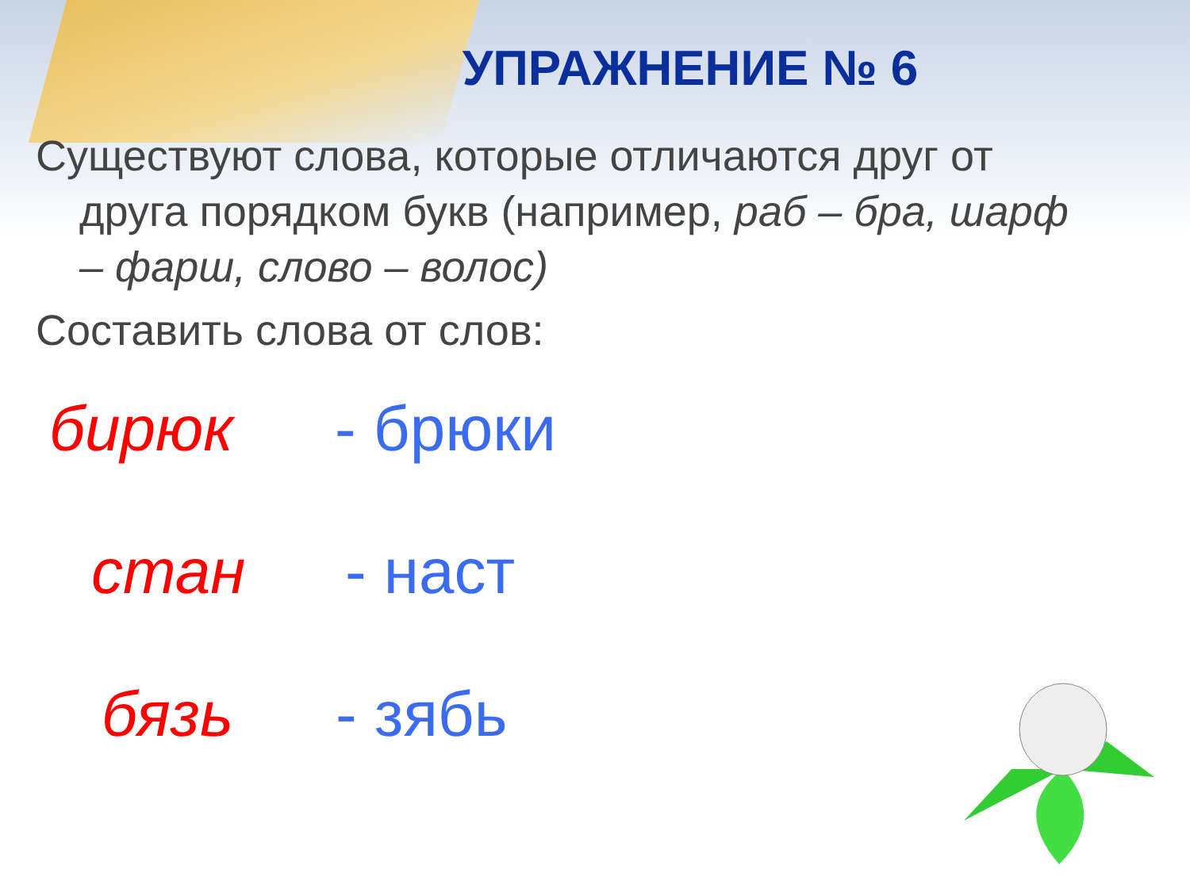УПРАЖНЕНИЕ № 6
Существуют слова, которые отличаются друг от
друга порядком букв (например, раб – бра, шарф
– фарш, слово – волос)
Составить слова от слов:
бирюк - брюки
стан - наст
бязь - зябь